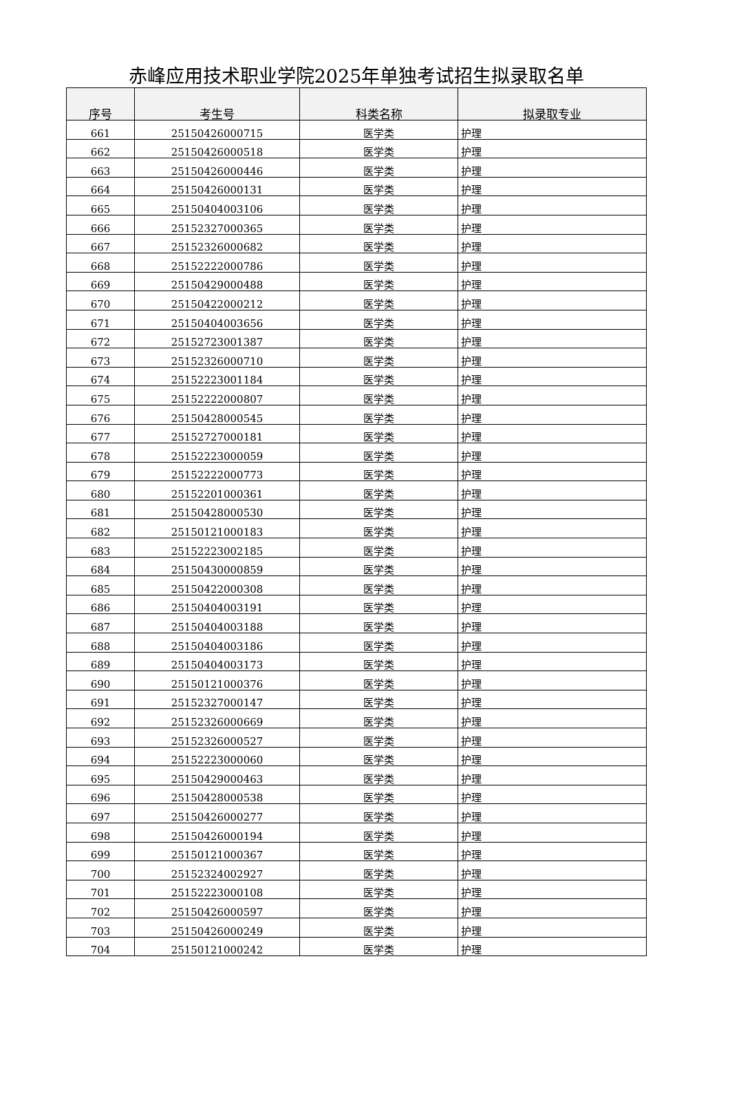赤峰应用技术职业学院2025年单独考试招生拟录取名单
| 序号 | 考生号 | 科类名称 | 拟录取专业 |
| --- | --- | --- | --- |
| 661 | 25150426000715 | 医学类 | 护理 |
| 662 | 25150426000518 | 医学类 | 护理 |
| 663 | 25150426000446 | 医学类 | 护理 |
| 664 | 25150426000131 | 医学类 | 护理 |
| 665 | 25150404003106 | 医学类 | 护理 |
| 666 | 25152327000365 | 医学类 | 护理 |
| 667 | 25152326000682 | 医学类 | 护理 |
| 668 | 25152222000786 | 医学类 | 护理 |
| 669 | 25150429000488 | 医学类 | 护理 |
| 670 | 25150422000212 | 医学类 | 护理 |
| 671 | 25150404003656 | 医学类 | 护理 |
| 672 | 25152723001387 | 医学类 | 护理 |
| 673 | 25152326000710 | 医学类 | 护理 |
| 674 | 25152223001184 | 医学类 | 护理 |
| 675 | 25152222000807 | 医学类 | 护理 |
| 676 | 25150428000545 | 医学类 | 护理 |
| 677 | 25152727000181 | 医学类 | 护理 |
| 678 | 25152223000059 | 医学类 | 护理 |
| 679 | 25152222000773 | 医学类 | 护理 |
| 680 | 25152201000361 | 医学类 | 护理 |
| 681 | 25150428000530 | 医学类 | 护理 |
| 682 | 25150121000183 | 医学类 | 护理 |
| 683 | 25152223002185 | 医学类 | 护理 |
| 684 | 25150430000859 | 医学类 | 护理 |
| 685 | 25150422000308 | 医学类 | 护理 |
| 686 | 25150404003191 | 医学类 | 护理 |
| 687 | 25150404003188 | 医学类 | 护理 |
| 688 | 25150404003186 | 医学类 | 护理 |
| 689 | 25150404003173 | 医学类 | 护理 |
| 690 | 25150121000376 | 医学类 | 护理 |
| 691 | 25152327000147 | 医学类 | 护理 |
| 692 | 25152326000669 | 医学类 | 护理 |
| 693 | 25152326000527 | 医学类 | 护理 |
| 694 | 25152223000060 | 医学类 | 护理 |
| 695 | 25150429000463 | 医学类 | 护理 |
| 696 | 25150428000538 | 医学类 | 护理 |
| 697 | 25150426000277 | 医学类 | 护理 |
| 698 | 25150426000194 | 医学类 | 护理 |
| 699 | 25150121000367 | 医学类 | 护理 |
| 700 | 25152324002927 | 医学类 | 护理 |
| 701 | 25152223000108 | 医学类 | 护理 |
| 702 | 25150426000597 | 医学类 | 护理 |
| 703 | 25150426000249 | 医学类 | 护理 |
| 704 | 25150121000242 | 医学类 | 护理 |